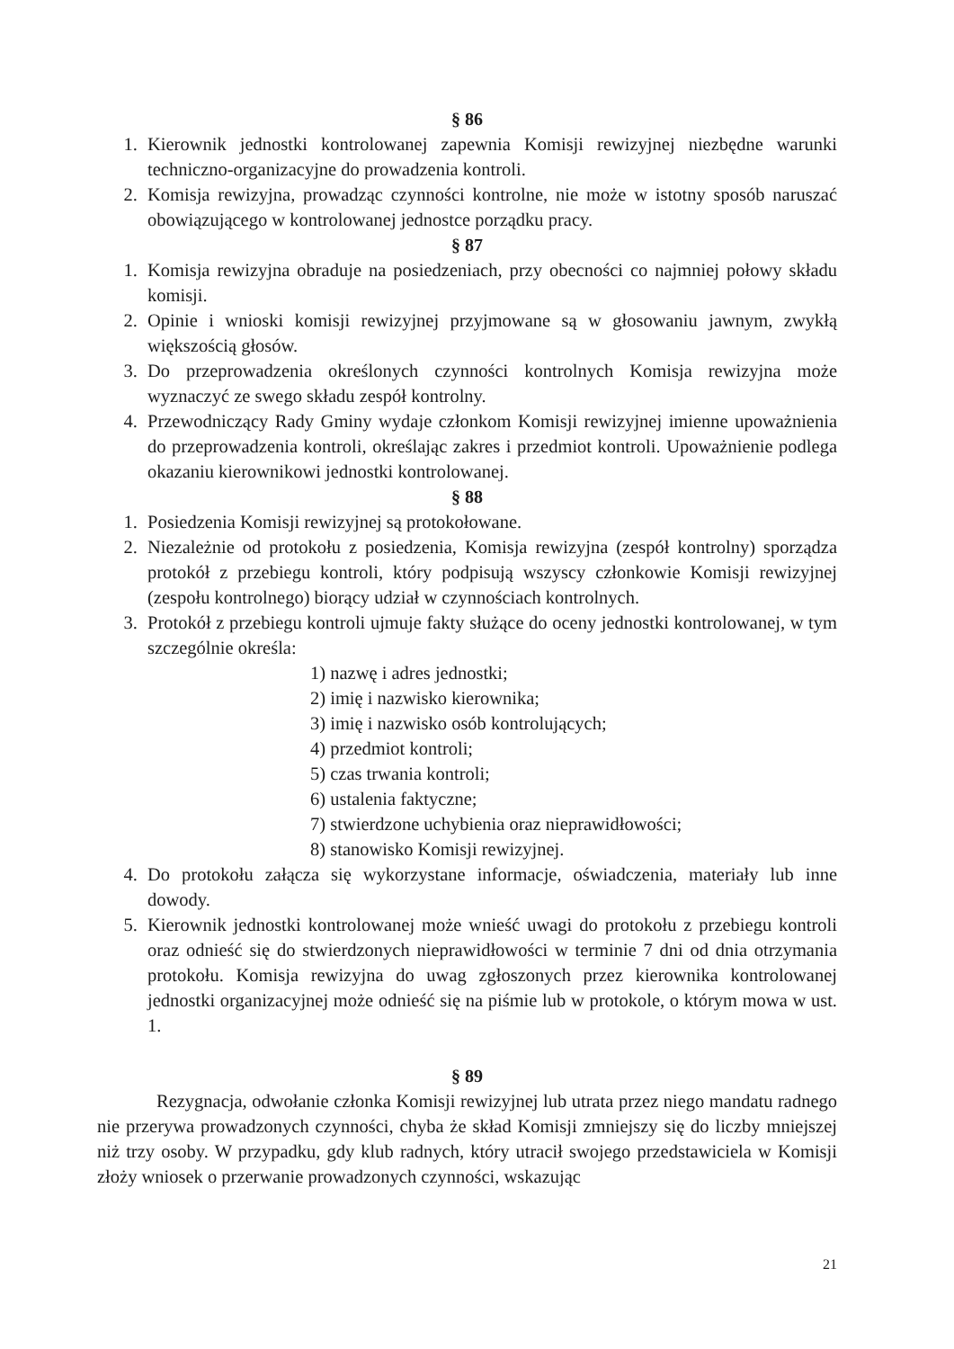§ 86
1. Kierownik jednostki kontrolowanej zapewnia Komisji rewizyjnej niezbędne warunki techniczno-organizacyjne do prowadzenia kontroli.
2. Komisja rewizyjna, prowadząc czynności kontrolne, nie może w istotny sposób naruszać obowiązującego w kontrolowanej jednostce porządku pracy.
§ 87
1. Komisja rewizyjna obraduje na posiedzeniach, przy obecności co najmniej połowy składu komisji.
2. Opinie i wnioski komisji rewizyjnej przyjmowane są w głosowaniu jawnym, zwykłą większością głosów.
3. Do przeprowadzenia określonych czynności kontrolnych Komisja rewizyjna może wyznaczyć ze swego składu zespół kontrolny.
4. Przewodniczący Rady Gminy wydaje członkom Komisji rewizyjnej imienne upoważnienia do przeprowadzenia kontroli, określając zakres i przedmiot kontroli. Upoważnienie podlega okazaniu kierownikowi jednostki kontrolowanej.
§ 88
1. Posiedzenia Komisji rewizyjnej są protokołowane.
2. Niezależnie od protokołu z posiedzenia, Komisja rewizyjna (zespół kontrolny) sporządza protokół z przebiegu kontroli, który podpisują wszyscy członkowie Komisji rewizyjnej (zespołu kontrolnego) biorący udział w czynnościach kontrolnych.
3. Protokół z przebiegu kontroli ujmuje fakty służące do oceny jednostki kontrolowanej, w tym szczególnie określa:
1) nazwę i adres jednostki;
2) imię i nazwisko kierownika;
3) imię i nazwisko osób kontrolujących;
4) przedmiot kontroli;
5) czas trwania kontroli;
6) ustalenia faktyczne;
7) stwierdzone uchybienia oraz nieprawidłowości;
8) stanowisko Komisji rewizyjnej.
4. Do protokołu załącza się wykorzystane informacje, oświadczenia, materiały lub inne dowody.
5. Kierownik jednostki kontrolowanej może wnieść uwagi do protokołu z przebiegu kontroli oraz odnieść się do stwierdzonych nieprawidłowości w terminie 7 dni od dnia otrzymania protokołu. Komisja rewizyjna do uwag zgłoszonych przez kierownika kontrolowanej jednostki organizacyjnej może odnieść się na piśmie lub w protokole, o którym mowa w ust. 1.
§ 89
Rezygnacja, odwołanie członka Komisji rewizyjnej lub utrata przez niego mandatu radnego nie przerywa prowadzonych czynności, chyba że skład Komisji zmniejszy się do liczby mniejszej niż trzy osoby. W przypadku, gdy klub radnych, który utracił swojego przedstawiciela w Komisji złoży wniosek o przerwanie prowadzonych czynności, wskazując
21